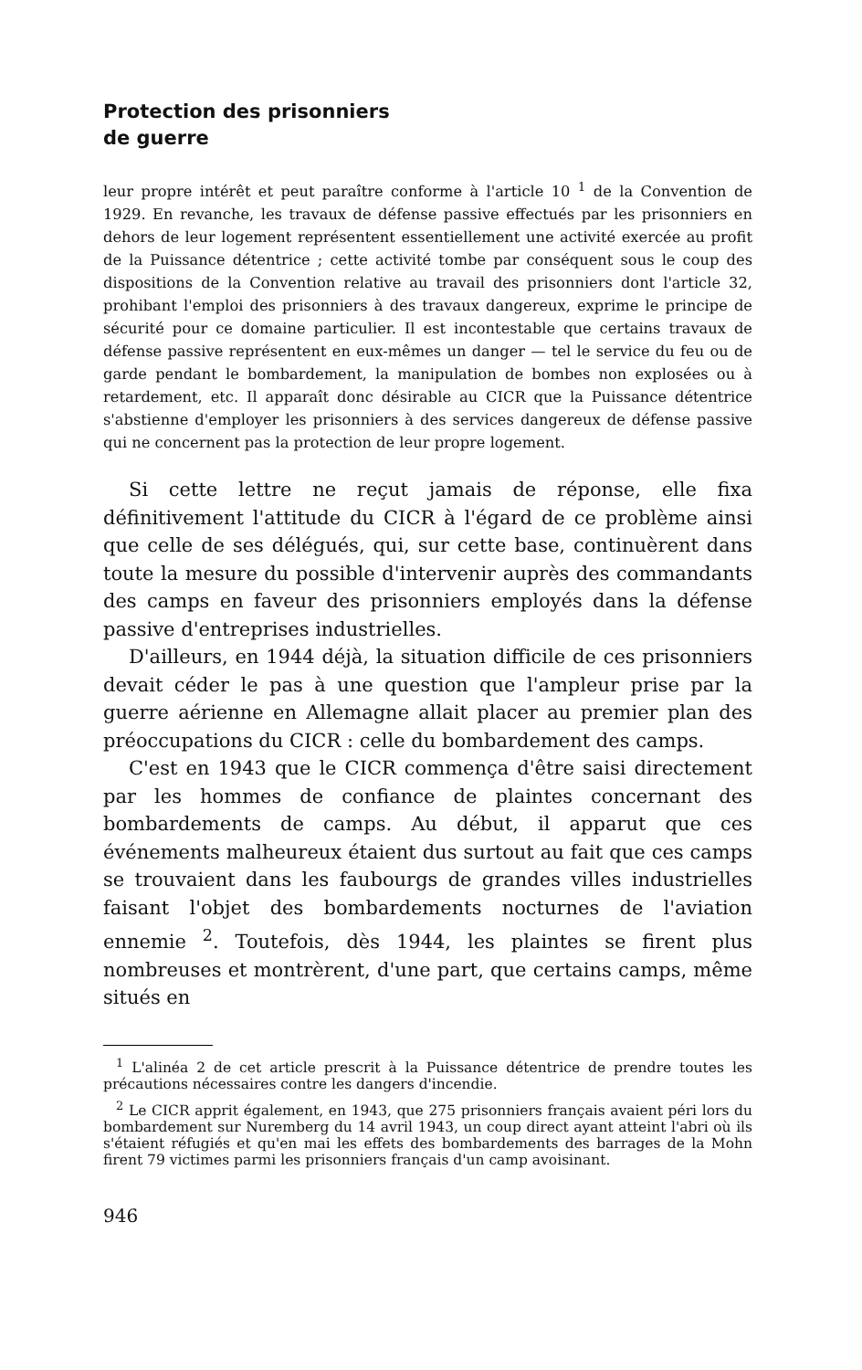Protection des prisonniers
de guerre
leur propre intérêt et peut paraître conforme à l'article 10 <sup>1</sup> de la Convention de 1929. En revanche, les travaux de défense passive effectués par les prisonniers en dehors de leur logement représentent essentiellement une activité exercée au profit de la Puissance détentrice ; cette activité tombe par conséquent sous le coup des dispositions de la Convention relative au travail des prisonniers dont l'article 32, prohibant l'emploi des prisonniers à des travaux dangereux, exprime le principe de sécurité pour ce domaine particulier. Il est incontestable que certains travaux de défense passive représentent en eux-mêmes un danger — tel le service du feu ou de garde pendant le bombardement, la manipulation de bombes non explosées ou à retardement, etc. Il apparaît donc désirable au CICR que la Puissance détentrice s'abstienne d'employer les prisonniers à des services dangereux de défense passive qui ne concernent pas la protection de leur propre logement.
Si cette lettre ne reçut jamais de réponse, elle fixa définitivement l'attitude du CICR à l'égard de ce problème ainsi que celle de ses délégués, qui, sur cette base, continuèrent dans toute la mesure du possible d'intervenir auprès des commandants des camps en faveur des prisonniers employés dans la défense passive d'entreprises industrielles.
D'ailleurs, en 1944 déjà, la situation difficile de ces prisonniers devait céder le pas à une question que l'ampleur prise par la guerre aérienne en Allemagne allait placer au premier plan des préoccupations du CICR : celle du bombardement des camps.
C'est en 1943 que le CICR commença d'être saisi directement par les hommes de confiance de plaintes concernant des bombardements de camps. Au début, il apparut que ces événements malheureux étaient dus surtout au fait que ces camps se trouvaient dans les faubourgs de grandes villes industrielles faisant l'objet des bombardements nocturnes de l'aviation ennemie <sup>2</sup>. Toutefois, dès 1944, les plaintes se firent plus nombreuses et montrèrent, d'une part, que certains camps, même situés en
<sup>1</sup> L'alinéa 2 de cet article prescrit à la Puissance détentrice de prendre toutes les précautions nécessaires contre les dangers d'incendie.
<sup>2</sup> Le CICR apprit également, en 1943, que 275 prisonniers français avaient péri lors du bombardement sur Nuremberg du 14 avril 1943, un coup direct ayant atteint l'abri où ils s'étaient réfugiés et qu'en mai les effets des bombardements des barrages de la Mohn firent 79 victimes parmi les prisonniers français d'un camp avoisinant.
946